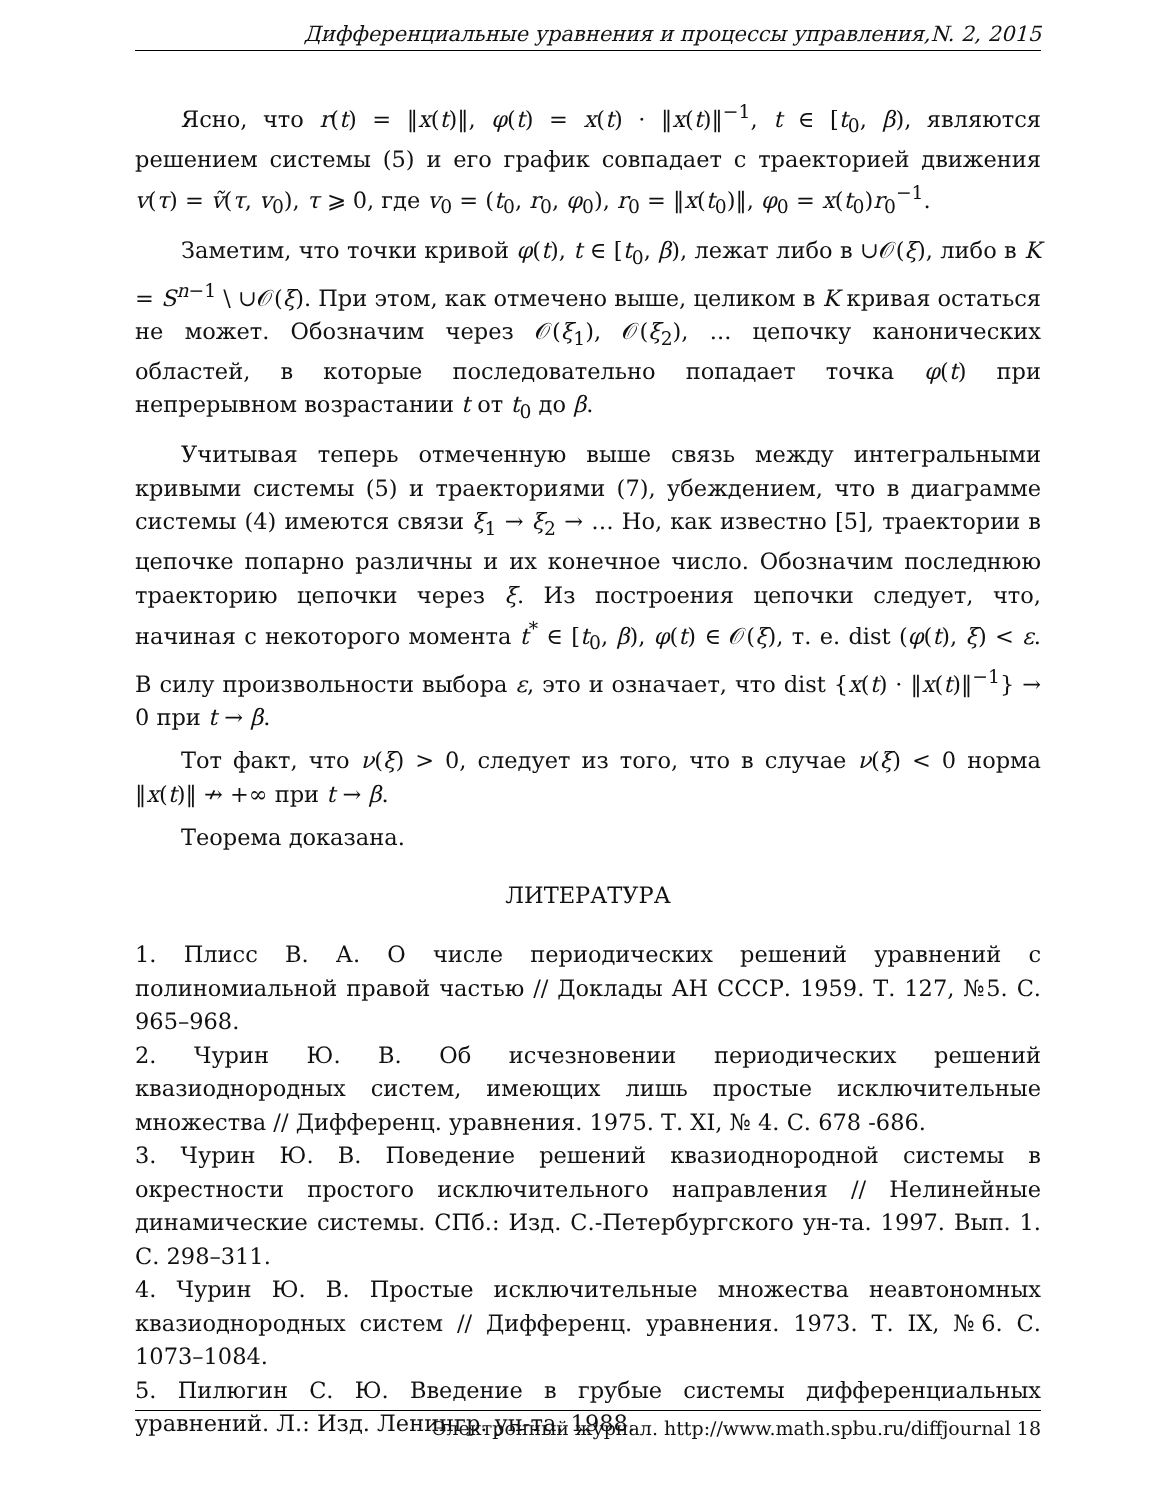Дифференциальные уравнения и процессы управления,N. 2, 2015
Ясно, что r(t) = ‖x(t)‖, φ(t) = x(t) · ‖x(t)‖<sup>−1</sup>, t ∈ [t<sub>0</sub>, β), являются решением системы (5) и его график совпадает с траекторией движения v(τ) = ṽ(τ, v<sub>0</sub>), τ ⩾ 0, где v<sub>0</sub> = (t<sub>0</sub>, r<sub>0</sub>, φ<sub>0</sub>), r<sub>0</sub> = ‖x(t<sub>0</sub>)‖, φ<sub>0</sub> = x(t<sub>0</sub>)r<sub>0</sub><sup>−1</sup>.
Заметим, что точки кривой φ(t), t ∈ [t<sub>0</sub>, β), лежат либо в ∪𝒪(ξ), либо в K = S<sup>n−1</sup> \ ∪𝒪(ξ). При этом, как отмечено выше, целиком в K кривая остаться не может. Обозначим через 𝒪(ξ<sub>1</sub>), 𝒪(ξ<sub>2</sub>), ... цепочку канонических областей, в которые последовательно попадает точка φ(t) при непрерывном возрастании t от t<sub>0</sub> до β.
Учитывая теперь отмеченную выше связь между интегральными кривыми системы (5) и траекториями (7), убеждением, что в диаграмме системы (4) имеются связи ξ<sub>1</sub> → ξ<sub>2</sub> → … Но, как известно [5], траектории в цепочке попарно различны и их конечное число. Обозначим последнюю траекторию цепочки через ξ. Из построения цепочки следует, что, начиная с некоторого момента t<sup>*</sup> ∈ [t<sub>0</sub>, β), φ(t) ∈ 𝒪(ξ), т. е. dist (φ(t), ξ) < ε. В силу произвольности выбора ε, это и означает, что dist {x(t) · ‖x(t)‖<sup>−1</sup>} → 0 при t → β.
Тот факт, что ν(ξ) > 0, следует из того, что в случае ν(ξ) < 0 норма ‖x(t)‖ ↛ +∞ при t → β.
Теорема доказана.
ЛИТЕРАТУРА
1. Плисс В. А. О числе периодических решений уравнений с полиномиальной правой частью // Доклады АН СССР. 1959. Т. 127, №5. С. 965–968.
2. Чурин Ю. В. Об исчезновении периодических решений квазиоднородных систем, имеющих лишь простые исключительные множества // Дифференц. уравнения. 1975. Т. XI, № 4. С. 678 -686.
3. Чурин Ю. В. Поведение решений квазиоднородной системы в окрестности простого исключительного направления // Нелинейные динамические системы. СПб.: Изд. С.-Петербургского ун-та. 1997. Вып. 1. С. 298–311.
4. Чурин Ю. В. Простые исключительные множества неавтономных квазиоднородных систем // Дифференц. уравнения. 1973. Т. IX, №6. С. 1073–1084.
5. Пилюгин С. Ю. Введение в грубые системы дифференциальных уравнений. Л.: Изд. Ленингр. ун-та. 1988.
Электронный журнал. http://www.math.spbu.ru/diffjournal 18